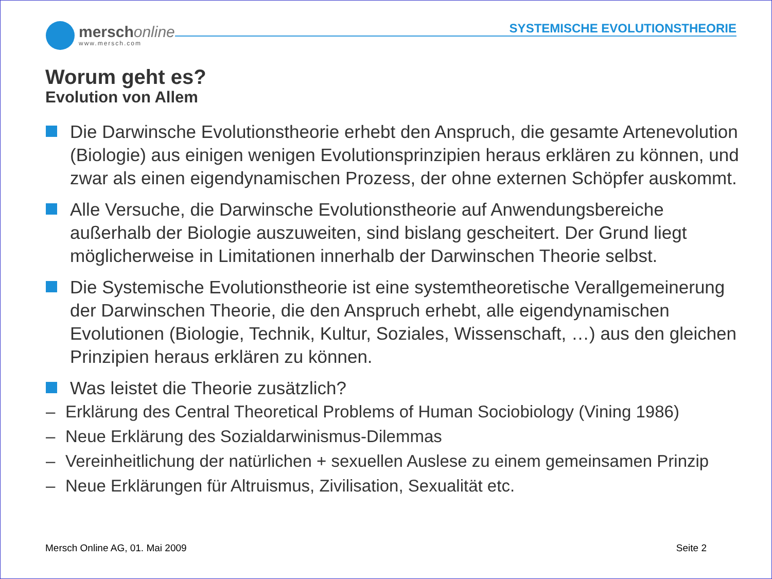merschonline
www.mersch.com
SYSTEMISCHE EVOLUTIONSTHEORIE
Worum geht es?
Evolution von Allem
Die Darwinsche Evolutionstheorie erhebt den Anspruch, die gesamte Artenevolution (Biologie) aus einigen wenigen Evolutionsprinzipien heraus erklären zu können, und zwar als einen eigendynamischen Prozess, der ohne externen Schöpfer auskommt.
Alle Versuche, die Darwinsche Evolutionstheorie auf Anwendungsbereiche außerhalb der Biologie auszuweiten, sind bislang gescheitert. Der Grund liegt möglicherweise in Limitationen innerhalb der Darwinschen Theorie selbst.
Die Systemische Evolutionstheorie ist eine systemtheoretische Verallgemeinerung der Darwinschen Theorie, die den Anspruch erhebt, alle eigendynamischen Evolutionen (Biologie, Technik, Kultur, Soziales, Wissenschaft, …) aus den gleichen Prinzipien heraus erklären zu können.
Was leistet die Theorie zusätzlich?
– Erklärung des Central Theoretical Problems of Human Sociobiology (Vining 1986)
– Neue Erklärung des Sozialdarwinismus-Dilemmas
– Vereinheitlichung der natürlichen + sexuellen Auslese zu einem gemeinsamen Prinzip
– Neue Erklärungen für Altruismus, Zivilisation, Sexualität etc.
Mersch Online AG, 01. Mai 2009 Seite 2